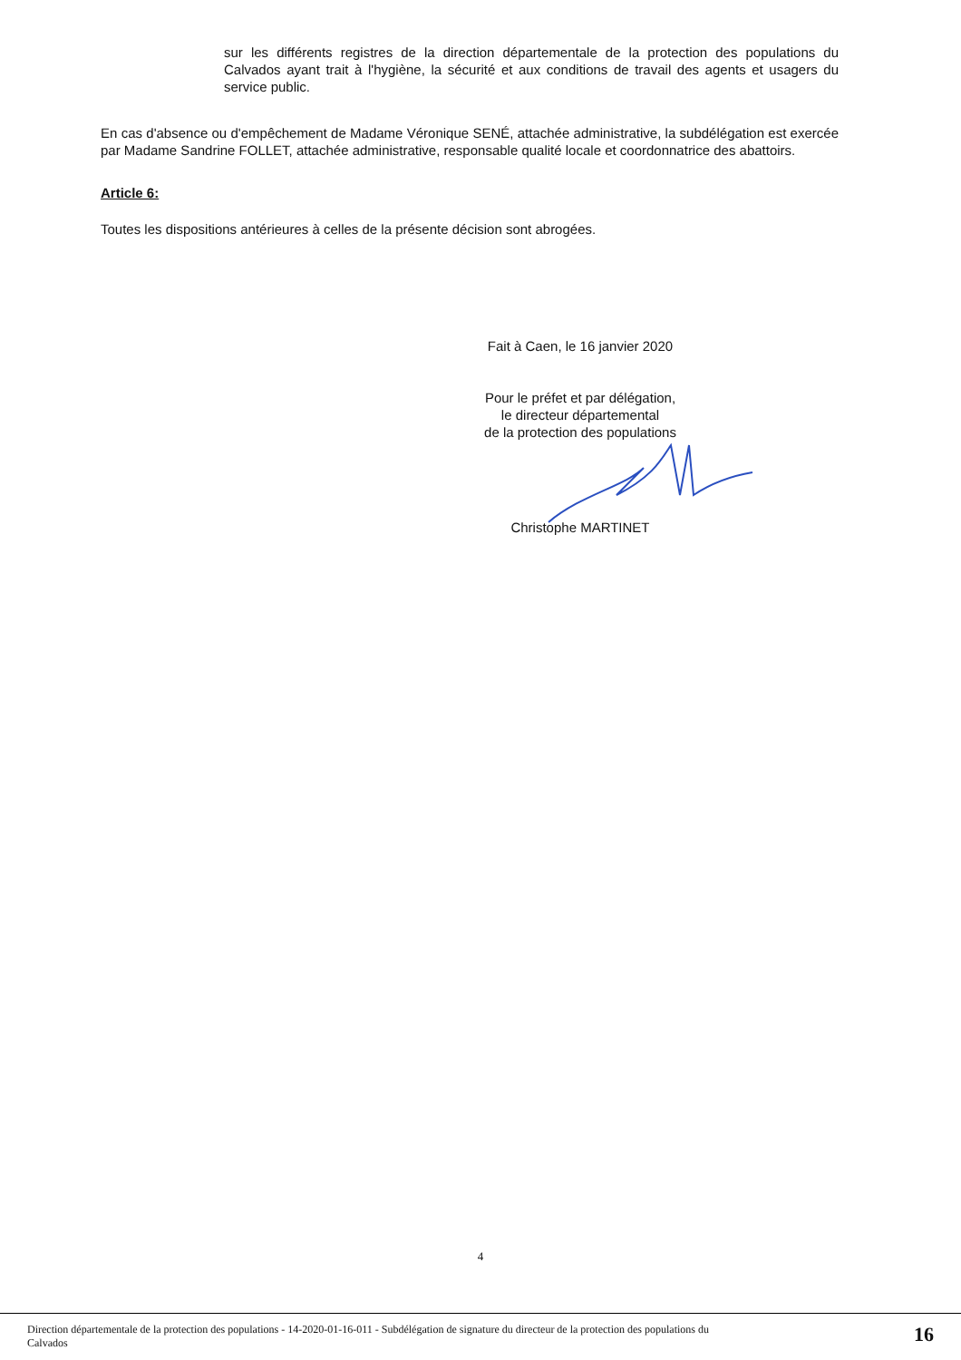sur les différents registres de la direction départementale de la protection des populations du Calvados ayant trait à l'hygiène, la sécurité et aux conditions de travail des agents et usagers du service public.
En cas d'absence ou d'empêchement de Madame Véronique SENÉ, attachée administrative, la subdélégation est exercée par Madame Sandrine FOLLET, attachée administrative, responsable qualité locale et coordonnatrice des abattoirs.
Article 6:
Toutes les dispositions antérieures à celles de la présente décision sont abrogées.
Fait à Caen, le 16 janvier 2020
Pour le préfet et par délégation,
le directeur départemental
de la protection des populations
Christophe MARTINET
4
Direction départementale de la protection des populations - 14-2020-01-16-011 - Subdélégation de signature du directeur de la protection des populations du
Calvados 16